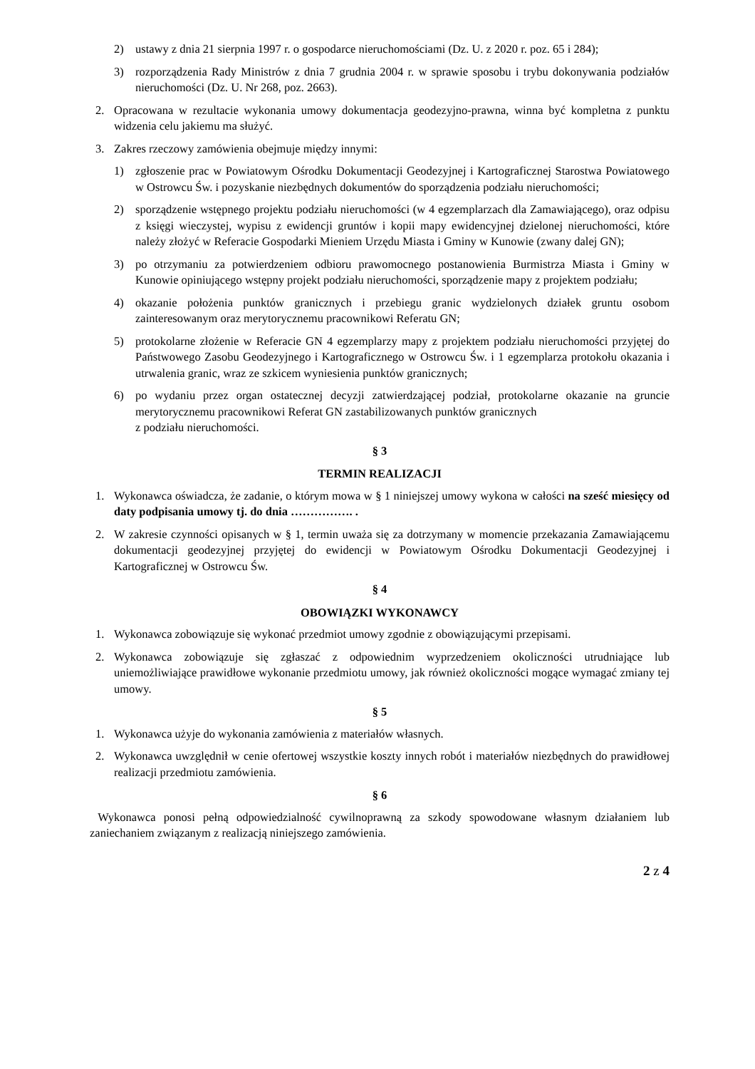2) ustawy z dnia 21 sierpnia 1997 r. o gospodarce nieruchomościami (Dz. U. z 2020 r. poz. 65 i 284);
3) rozporządzenia Rady Ministrów z dnia 7 grudnia 2004 r. w sprawie sposobu i trybu dokonywania podziałów nieruchomości (Dz. U. Nr 268, poz. 2663).
2. Opracowana w rezultacie wykonania umowy dokumentacja geodezyjno-prawna, winna być kompletna z punktu widzenia celu jakiemu ma służyć.
3. Zakres rzeczowy zamówienia obejmuje między innymi:
1) zgłoszenie prac w Powiatowym Ośrodku Dokumentacji Geodezyjnej i Kartograficznej Starostwa Powiatowego w Ostrowcu Św. i pozyskanie niezbędnych dokumentów do sporządzenia podziału nieruchomości;
2) sporządzenie wstępnego projektu podziału nieruchomości (w 4 egzemplarzach dla Zamawiającego), oraz odpisu z księgi wieczystej, wypisu z ewidencji gruntów i kopii mapy ewidencyjnej dzielonej nieruchomości, które należy złożyć w Referacie Gospodarki Mieniem Urzędu Miasta i Gminy w Kunowie (zwany dalej GN);
3) po otrzymaniu za potwierdzeniem odbioru prawomocnego postanowienia Burmistrza Miasta i Gminy w Kunowie opiniującego wstępny projekt podziału nieruchomości, sporządzenie mapy z projektem podziału;
4) okazanie położenia punktów granicznych i przebiegu granic wydzielonych działek gruntu osobom zainteresowanym oraz merytorycznemu pracownikowi Referatu GN;
5) protokolarne złożenie w Referacie GN 4 egzemplarzy mapy z projektem podziału nieruchomości przyjętej do Państwowego Zasobu Geodezyjnego i Kartograficznego w Ostrowcu Św. i 1 egzemplarza protokołu okazania i utrwalenia granic, wraz ze szkicem wyniesienia punktów granicznych;
6) po wydaniu przez organ ostatecznej decyzji zatwierdzającej podział, protokolarne okazanie na gruncie merytorycznemu pracownikowi Referat GN zastabilizowanych punktów granicznych
z podziału nieruchomości.
§ 3
TERMIN REALIZACJI
1. Wykonawca oświadcza, że zadanie, o którym mowa w § 1 niniejszej umowy wykona w całości na sześć miesięcy od daty podpisania umowy tj. do dnia ……………. .
2. W zakresie czynności opisanych w § 1, termin uważa się za dotrzymany w momencie przekazania Zamawiającemu dokumentacji geodezyjnej przyjętej do ewidencji w Powiatowym Ośrodku Dokumentacji Geodezyjnej i Kartograficznej w Ostrowcu Św.
§ 4
OBOWIĄZKI WYKONAWCY
1. Wykonawca zobowiązuje się wykonać przedmiot umowy zgodnie z obowiązującymi przepisami.
2. Wykonawca zobowiązuje się zgłaszać z odpowiednim wyprzedzeniem okoliczności utrudniające lub uniemożliwiające prawidłowe wykonanie przedmiotu umowy, jak również okoliczności mogące wymagać zmiany tej umowy.
§ 5
1. Wykonawca użyje do wykonania zamówienia z materiałów własnych.
2. Wykonawca uwzględnił w cenie ofertowej wszystkie koszty innych robót i materiałów niezbędnych do prawidłowej realizacji przedmiotu zamówienia.
§ 6
Wykonawca ponosi pełną odpowiedzialność cywilnoprawną za szkody spowodowane własnym działaniem lub zaniechaniem związanym z realizacją niniejszego zamówienia.
2 z 4